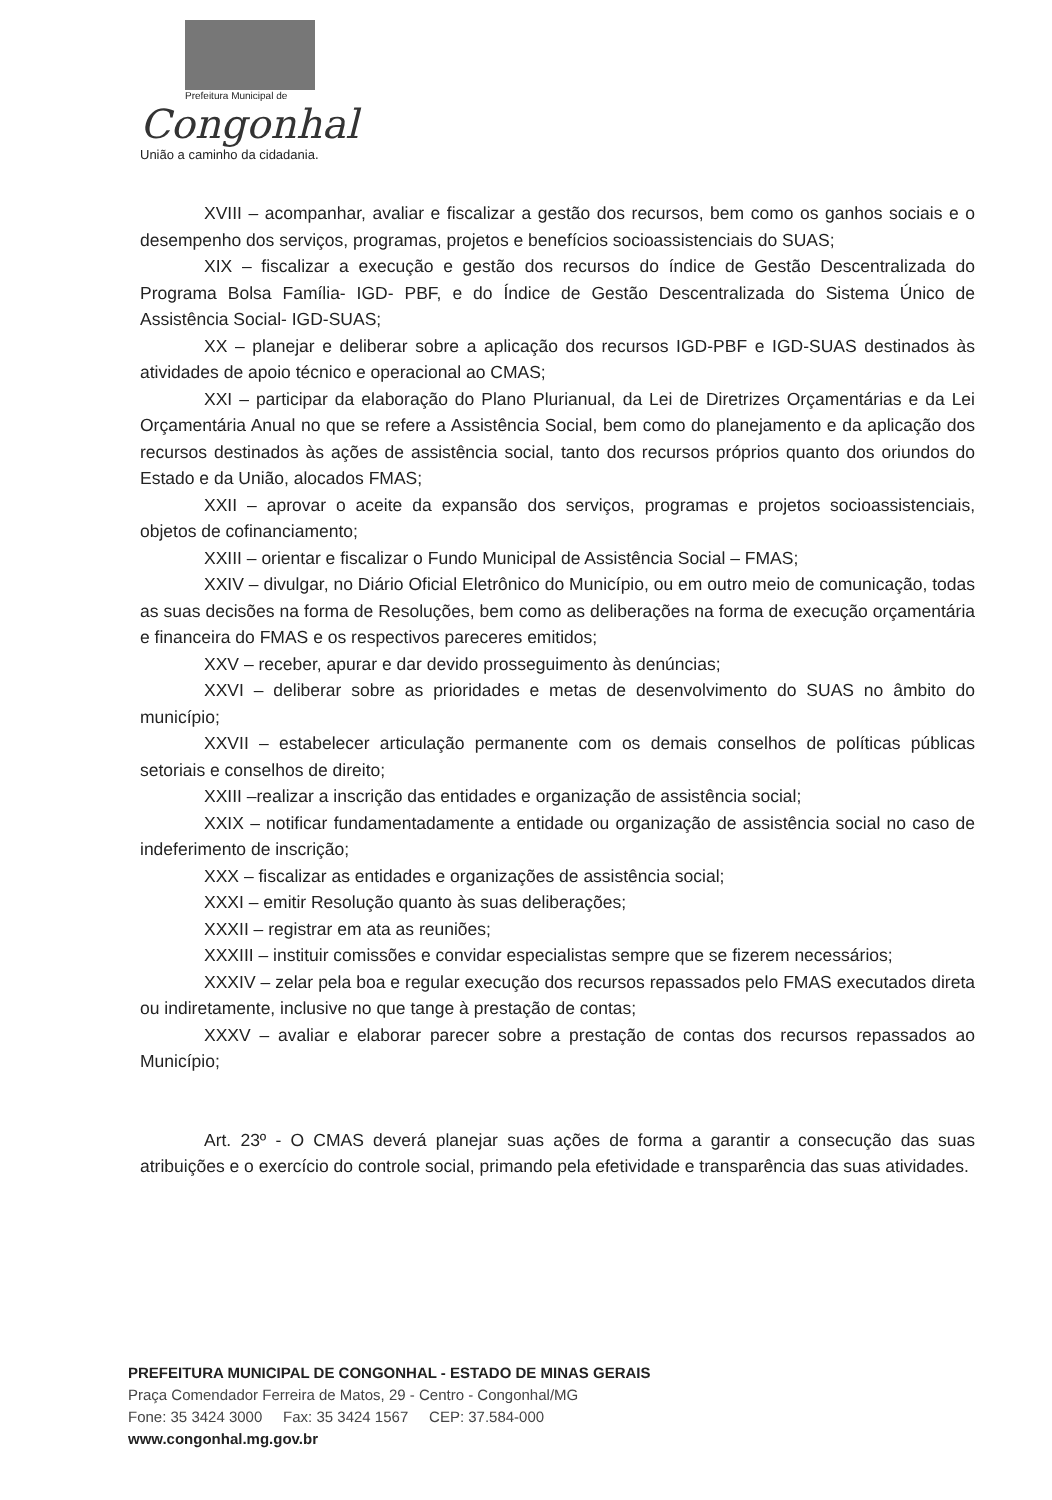Prefeitura Municipal de
Congonhal
União a caminho da cidadania.
XVIII – acompanhar, avaliar e fiscalizar a gestão dos recursos, bem como os ganhos sociais e o desempenho dos serviços, programas, projetos e benefícios socioassistenciais do SUAS;
XIX – fiscalizar a execução e gestão dos recursos do índice de Gestão Descentralizada do Programa Bolsa Família- IGD- PBF, e do Índice de Gestão Descentralizada do Sistema Único de Assistência Social- IGD-SUAS;
XX – planejar e deliberar sobre a aplicação dos recursos IGD-PBF e IGD-SUAS destinados às atividades de apoio técnico e operacional ao CMAS;
XXI – participar da elaboração do Plano Plurianual, da Lei de Diretrizes Orçamentárias e da Lei Orçamentária Anual no que se refere a Assistência Social, bem como do planejamento e da aplicação dos recursos destinados às ações de assistência social, tanto dos recursos próprios quanto dos oriundos do Estado e da União, alocados FMAS;
XXII – aprovar o aceite da expansão dos serviços, programas e projetos socioassistenciais, objetos de cofinanciamento;
XXIII – orientar e fiscalizar o Fundo Municipal de Assistência Social – FMAS;
XXIV – divulgar, no Diário Oficial Eletrônico do Município, ou em outro meio de comunicação, todas as suas decisões na forma de Resoluções, bem como as deliberações na forma de execução orçamentária e financeira do FMAS e os respectivos pareceres emitidos;
XXV – receber, apurar e dar devido prosseguimento às denúncias;
XXVI – deliberar sobre as prioridades e metas de desenvolvimento do SUAS no âmbito do município;
XXVII – estabelecer articulação permanente com os demais conselhos de políticas públicas setoriais e conselhos de direito;
XXIII –realizar a inscrição das entidades e organização de assistência social;
XXIX – notificar fundamentadamente a entidade ou organização de assistência social no caso de indeferimento de inscrição;
XXX – fiscalizar as entidades e organizações de assistência social;
XXXI – emitir Resolução quanto às suas deliberações;
XXXII – registrar em ata as reuniões;
XXXIII – instituir comissões e convidar especialistas sempre que se fizerem necessários;
XXXIV – zelar pela boa e regular execução dos recursos repassados pelo FMAS executados direta ou indiretamente, inclusive no que tange à prestação de contas;
XXXV – avaliar e elaborar parecer sobre a prestação de contas dos recursos repassados ao Município;
Art. 23º - O CMAS deverá planejar suas ações de forma a garantir a consecução das suas atribuições e o exercício do controle social, primando pela efetividade e transparência das suas atividades.
PREFEITURA MUNICIPAL DE CONGONHAL - ESTADO DE MINAS GERAIS
Praça Comendador Ferreira de Matos, 29 - Centro - Congonhal/MG
Fone: 35 3424 3000 Fax: 35 3424 1567 CEP: 37.584-000
www.congonhal.mg.gov.br